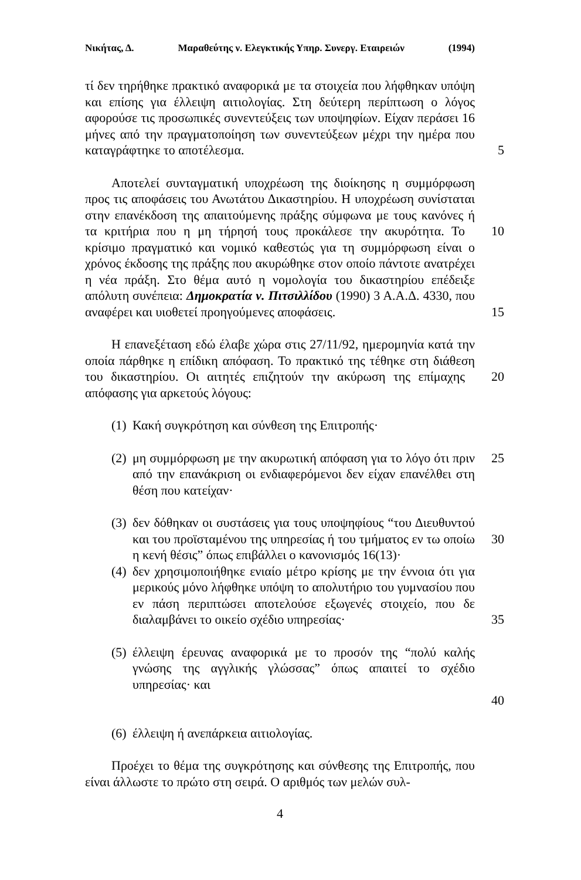Νικήτας, Δ. Μαραθεύτης ν. Ελεγκτικής Υπηρ. Συνεργ. Εταιρειών (1994)
τί δεν τηρήθηκε πρακτικό αναφορικά με τα στοιχεία που λήφθηκαν υπόψη και επίσης για έλλειψη αιτιολογίας. Στη δεύτερη περίπτωση ο λόγος αφορούσε τις προσωπικές συνεντεύξεις των υποψηφίων. Είχαν περάσει 16 μήνες από την πραγματοποίηση των συνεντεύξεων μέχρι την ημέρα που καταγράφτηκε το αποτέλεσμα. 5
Αποτελεί συνταγματική υποχρέωση της διοίκησης η συμμόρφωση προς τις αποφάσεις του Ανωτάτου Δικαστηρίου. Η υποχρέωση συνίσταται στην επανέκδοση της απαιτούμενης πράξης σύμφωνα με τους κανόνες ή τα κριτήρια που η μη τήρησή τους προκάλεσε την 10 ακυρότητα. Το κρίσιμο πραγματικό και νομικό καθεστώς για τη συμμόρφωση είναι ο χρόνος έκδοσης της πράξης που ακυρώθηκε στον οποίο πάντοτε ανατρέχει η νέα πράξη. Στο θέμα αυτό η νομολογία του δικαστηρίου επέδειξε απόλυτη συνέπεια: Δημοκρατία ν. Πιτσιλλίδου (1990) 3 Α.Α.Δ. 4330, που αναφέρει και υιοθετεί προηγούμενες 15 αποφάσεις.
Η επανεξέταση εδώ έλαβε χώρα στις 27/11/92, ημερομηνία κατά την οποία πάρθηκε η επίδικη απόφαση. Το πρακτικό της τέθηκε στη διάθεση του δικαστηρίου. Οι αιτητές επιζητούν την ακύρωση της 20 επίμαχης απόφασης για αρκετούς λόγους:
(1) Κακή συγκρότηση και σύνθεση της Επιτροπής·
(2) μη συμμόρφωση με την ακυρωτική απόφαση για το λόγο ότι 25 πριν από την επανάκριση οι ενδιαφερόμενοι δεν είχαν επανέλθει στη θέση που κατείχαν·
(3) δεν δόθηκαν οι συστάσεις για τους υποψηφίους “του Διευθυντού και του προϊσταμένου της υπηρεσίας ή του τμήματος εν 30 τω οποίω η κενή θέσις” όπως επιβάλλει ο κανονισμός 16(13)·
(4) δεν χρησιμοποιήθηκε ενιαίο μέτρο κρίσης με την έννοια ότι για μερικούς μόνο λήφθηκε υπόψη το απολυτήριο του γυμνασίου που εν πάση περιπτώσει αποτελούσε εξωγενές στοιχείο, που δε διαλαμβάνει το οικείο σχέδιο υπηρεσίας· 35
(5) έλλειψη έρευνας αναφορικά με το προσόν της “πολύ καλής γνώσης της αγγλικής γλώσσας” όπως απαιτεί το σχέδιο υπηρεσίας· και
40
(6) έλλειψη ή ανεπάρκεια αιτιολογίας.
Προέχει το θέμα της συγκρότησης και σύνθεσης της Επιτροπής, που είναι άλλωστε το πρώτο στη σειρά. Ο αριθμός των μελών συλ-
4